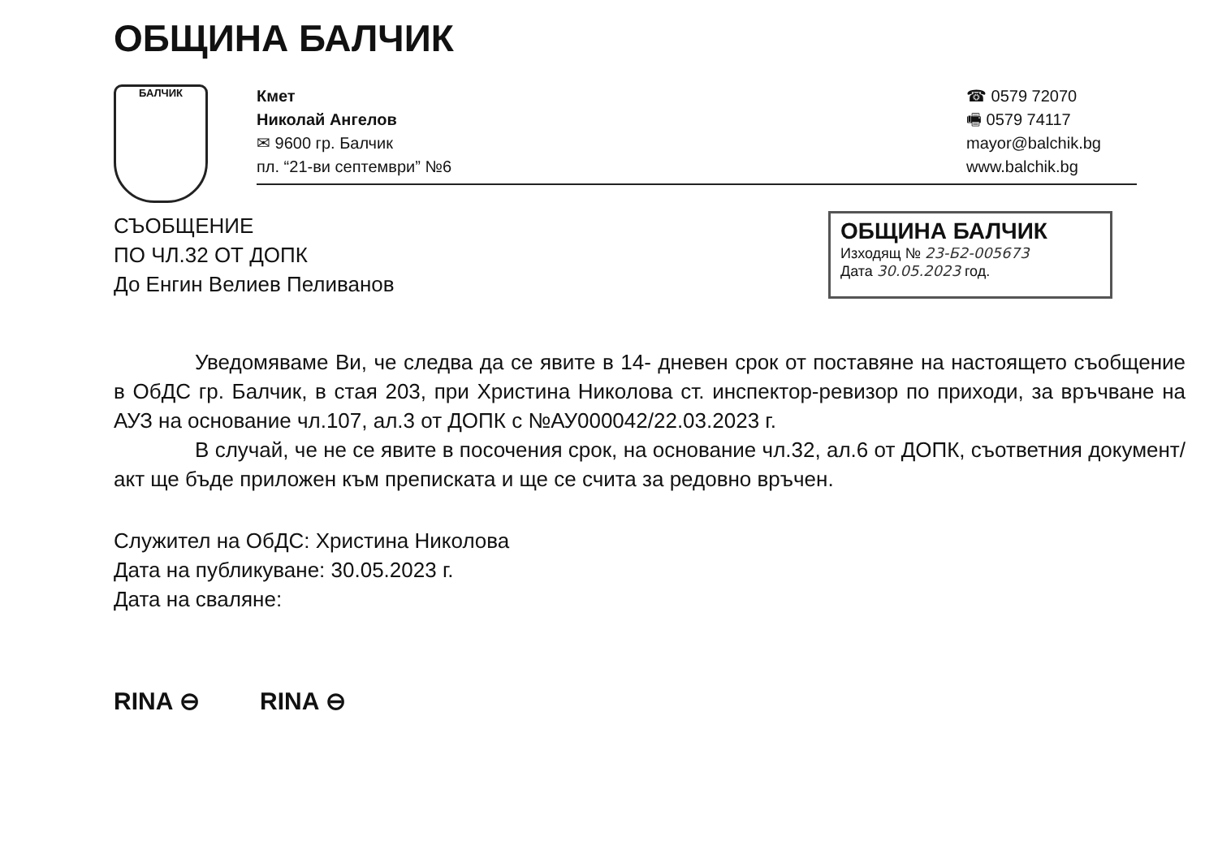ОБЩИНА БАЛЧИК
БАЛЧИК
Кмет
Николай Ангелов
✉ 9600 гр. Балчик
пл. “21-ви септември” №6
☎ 0579 72070
🖷 0579 74117
mayor@balchik.bg
www.balchik.bg
СЪОБЩЕНИЕ
ПО ЧЛ.32 ОТ ДОПК
До Енгин Велиев Пеливанов
ОБЩИНА БАЛЧИК
Изходящ № 23-Б2-005673
Дата 30.05.2023 год.
Уведомяваме Ви, че следва да се явите в 14- дневен срок от поставяне на настоящето съобщение в ОбДС гр. Балчик, в стая 203, при Христина Николова ст. инспектор-ревизор по приходи, за връчване на АУЗ на основание чл.107, ал.3 от ДОПК с №АУ000042/22.03.2023 г.
В случай, че не се явите в посочения срок, на основание чл.32, ал.6 от ДОПК, съответния документ/акт ще бъде приложен към преписката и ще се счита за редовно връчен.
Служител на ОбДС: Христина Николова
Дата на публикуване: 30.05.2023 г.
Дата на сваляне:
RINA ⊖ RINA ⊖